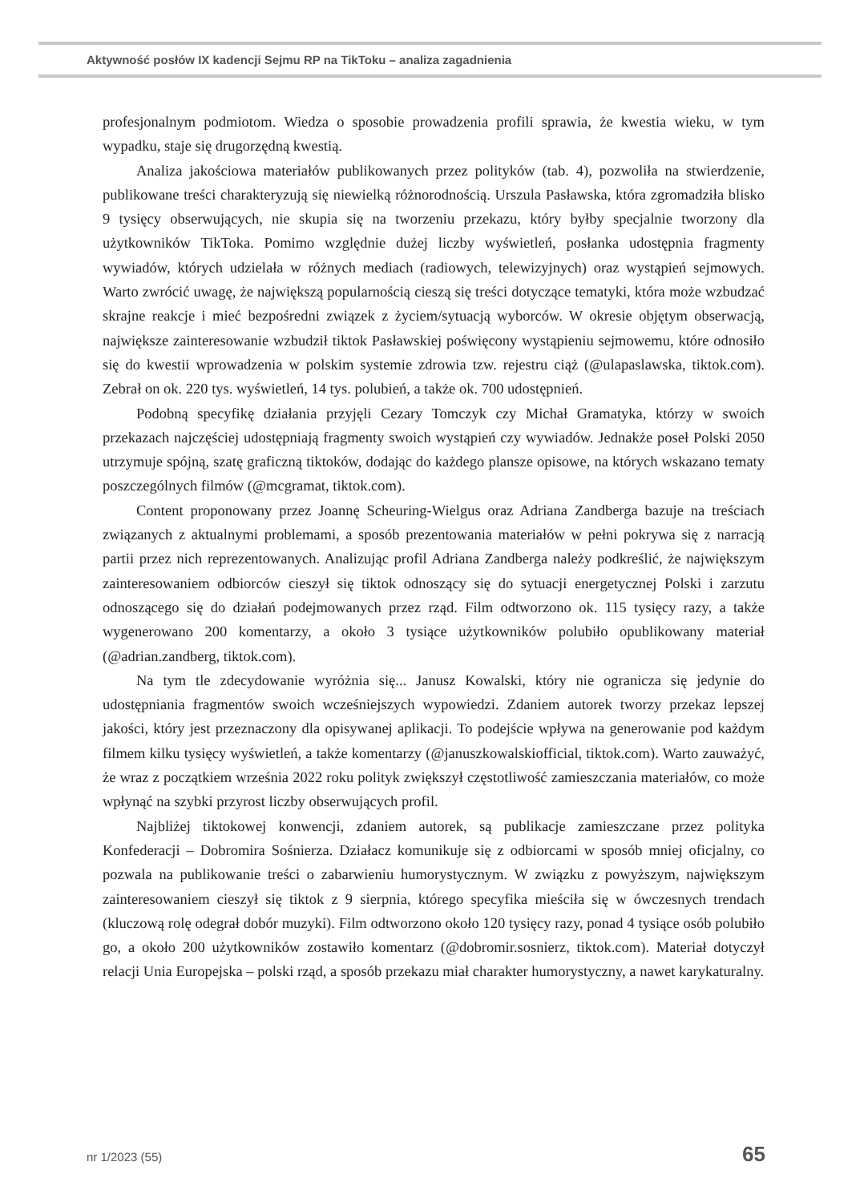Aktywność posłów IX kadencji Sejmu RP na TikToku – analiza zagadnienia
profesjonalnym podmiotom. Wiedza o sposobie prowadzenia profili sprawia, że kwestia wieku, w tym wypadku, staje się drugorzędną kwestią.
Analiza jakościowa materiałów publikowanych przez polityków (tab. 4), pozwoliła na stwierdzenie, publikowane treści charakteryzują się niewielką różnorodnością. Urszula Pasławska, która zgromadziła blisko 9 tysięcy obserwujących, nie skupia się na tworzeniu przekazu, który byłby specjalnie tworzony dla użytkowników TikToka. Pomimo względnie dużej liczby wyświetleń, posłanka udostępnia fragmenty wywiadów, których udzielała w różnych mediach (radiowych, telewizyjnych) oraz wystąpień sejmowych. Warto zwrócić uwagę, że największą popularnością cieszą się treści dotyczące tematyki, która może wzbudzać skrajne reakcje i mieć bezpośredni związek z życiem/sytuacją wyborców. W okresie objętym obserwacją, największe zainteresowanie wzbudził tiktok Pasławskiej poświęcony wystąpieniu sejmowemu, które odnosiło się do kwestii wprowadzenia w polskim systemie zdrowia tzw. rejestru ciąż (@ulapaslawska, tiktok.com). Zebrał on ok. 220 tys. wyświetleń, 14 tys. polubień, a także ok. 700 udostępnień.
Podobną specyfikę działania przyjęli Cezary Tomczyk czy Michał Gramatyka, którzy w swoich przekazach najczęściej udostępniają fragmenty swoich wystąpień czy wywiadów. Jednakże poseł Polski 2050 utrzymuje spójną, szatę graficzną tiktoków, dodając do każdego plansze opisowe, na których wskazano tematy poszczególnych filmów (@mcgramat, tiktok.com).
Content proponowany przez Joannę Scheuring-Wielgus oraz Adriana Zandberga bazuje na treściach związanych z aktualnymi problemami, a sposób prezentowania materiałów w pełni pokrywa się z narracją partii przez nich reprezentowanych. Analizując profil Adriana Zandberga należy podkreślić, że największym zainteresowaniem odbiorców cieszył się tiktok odnoszący się do sytuacji energetycznej Polski i zarzutu odnoszącego się do działań podejmowanych przez rząd. Film odtworzono ok. 115 tysięcy razy, a także wygenerowano 200 komentarzy, a około 3 tysiące użytkowników polubiło opublikowany materiał (@adrian.zandberg, tiktok.com).
Na tym tle zdecydowanie wyróżnia się... Janusz Kowalski, który nie ogranicza się jedynie do udostępniania fragmentów swoich wcześniejszych wypowiedzi. Zdaniem autorek tworzy przekaz lepszej jakości, który jest przeznaczony dla opisywanej aplikacji. To podejście wpływa na generowanie pod każdym filmem kilku tysięcy wyświetleń, a także komentarzy (@januszkowalskiofficial, tiktok.com). Warto zauważyć, że wraz z początkiem września 2022 roku polityk zwiększył częstotliwość zamieszczania materiałów, co może wpłynąć na szybki przyrost liczby obserwujących profil.
Najbliżej tiktokowej konwencji, zdaniem autorek, są publikacje zamieszczane przez polityka Konfederacji – Dobromira Sośnierza. Działacz komunikuje się z odbiorcami w sposób mniej oficjalny, co pozwala na publikowanie treści o zabarwieniu humorystycznym. W związku z powyższym, największym zainteresowaniem cieszył się tiktok z 9 sierpnia, którego specyfika mieściła się w ówczesnych trendach (kluczową rolę odegrał dobór muzyki). Film odtworzono około 120 tysięcy razy, ponad 4 tysiące osób polubiło go, a około 200 użytkowników zostawiło komentarz (@dobromir.sosnierz, tiktok.com). Materiał dotyczył relacji Unia Europejska – polski rząd, a sposób przekazu miał charakter humorystyczny, a nawet karykaturalny.
nr 1/2023 (55) 65